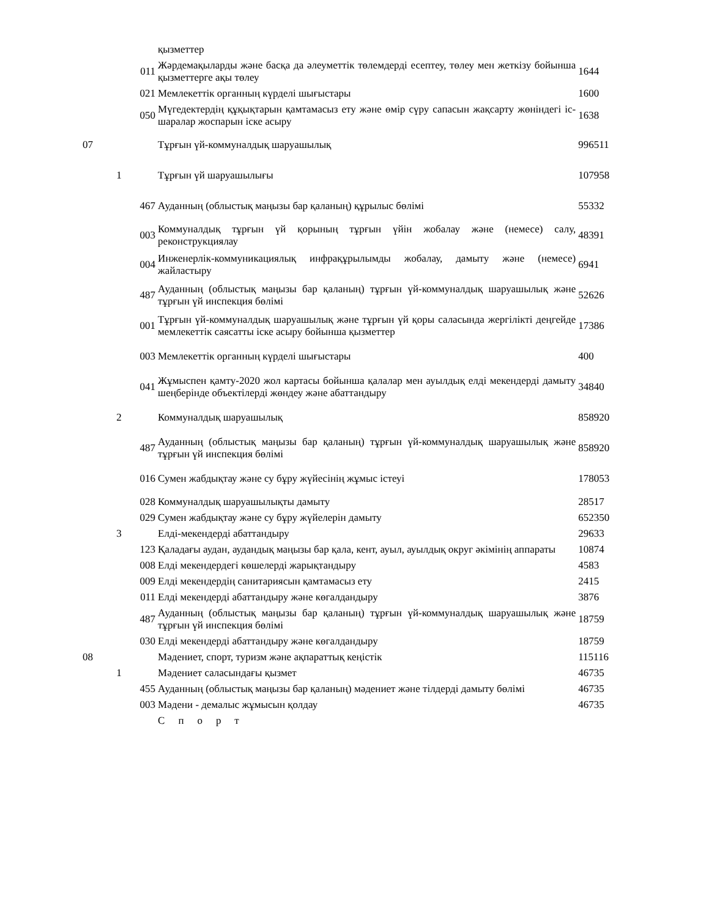| | | | қызметтер | |
| | | 011 | Жәрдемақыларды және басқа да әлеуметтік төлемдерді есептеу, төлеу мен жеткізу бойынша қызметтерге ақы төлеу | 1644 |
| | | 021 | Мемлекеттік органның күрделі шығыстары | 1600 |
| | | 050 | Мүгедектердің құқықтарын қамтамасыз ету және өмір сүру сапасын жақсарту жөніндегі іс-шаралар жоспарын іске асыру | 1638 |
| 07 | | | Тұрғын үй-коммуналдық шаруашылық | 996511 |
| | 1 | | Тұрғын үй шаруашылығы | 107958 |
| | | 467 | Ауданның (облыстық маңызы бар қаланың) құрылыс бөлімі | 55332 |
| | | 003 | Коммуналдық тұрғын үй қорының тұрғын үйін жобалау және (немесе) салу, реконструкциялау | 48391 |
| | | 004 | Инженерлік-коммуникациялық инфрақұрылымды жобалау, дамыту және (немесе) жайластыру | 6941 |
| | | 487 | Ауданның (облыстық маңызы бар қаланың) тұрғын үй-коммуналдық шаруашылық және тұрғын үй инспекция бөлімі | 52626 |
| | | 001 | Тұрғын үй-коммуналдық шаруашылық және тұрғын үй қоры саласында жергілікті деңгейде мемлекеттік саясатты іске асыру бойынша қызметтер | 17386 |
| | | 003 | Мемлекеттік органның күрделі шығыстары | 400 |
| | | 041 | Жұмыспен қамту-2020 жол картасы бойынша қалалар мен ауылдық елді мекендерді дамыту шеңберінде объектілерді жөндеу және абаттандыру | 34840 |
| | 2 | | Коммуналдық шаруашылық | 858920 |
| | | 487 | Ауданның (облыстық маңызы бар қаланың) тұрғын үй-коммуналдық шаруашылық және тұрғын үй инспекция бөлімі | 858920 |
| | | 016 | Сумен жабдықтау және су бұру жүйесінің жұмыс істеуі | 178053 |
| | | 028 | Коммуналдық шаруашылықты дамыту | 28517 |
| | | 029 | Сумен жабдықтау және су бұру жүйелерін дамыту | 652350 |
| | 3 | | Елді-мекендерді абаттандыру | 29633 |
| | | 123 | Қаладағы аудан, аудандық маңызы бар қала, кент, ауыл, ауылдық округ әкімінің аппараты | 10874 |
| | | 008 | Елді мекендердегі көшелерді жарықтандыру | 4583 |
| | | 009 | Елді мекендердің санитариясын қамтамасыз ету | 2415 |
| | | 011 | Елді мекендерді абаттандыру және көгалдандыру | 3876 |
| | | 487 | Ауданның (облыстық маңызы бар қаланың) тұрғын үй-коммуналдық шаруашылық және тұрғын үй инспекция бөлімі | 18759 |
| | | 030 | Елді мекендерді абаттандыру және көгалдандыру | 18759 |
| 08 | | | Мәдениет, спорт, туризм және ақпараттық кеңістік | 115116 |
| | 1 | | Мәдениет саласындағы қызмет | 46735 |
| | | 455 | Ауданның (облыстық маңызы бар қаланың) мәдениет және тілдерді дамыту бөлімі | 46735 |
| | | 003 | Мәдени - демалыс жұмысын қолдау | 46735 |
| | | | Спорт | |